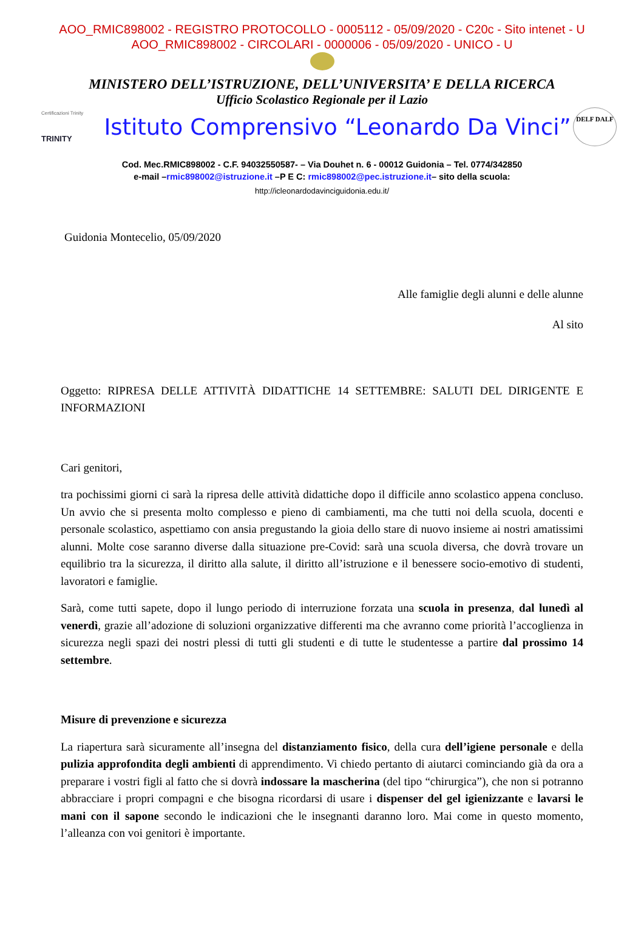AOO_RMIC898002 - REGISTRO PROTOCOLLO - 0005112 - 05/09/2020 - C20c - Sito intenet - U
AOO_RMIC898002 - CIRCOLARI - 0000006 - 05/09/2020 - UNICO - U
MINISTERO DELL’ISTRUZIONE, DELL’UNIVERSITA’ E DELLA RICERCA
Ufficio Scolastico Regionale per il Lazio
Certificazioni Trinity
TRINITY
Istituto Comprensivo “Leonardo Da Vinci”
DELF DALF
Cod. Mec.RMIC898002 - C.F. 94032550587- – Via Douhet n. 6 - 00012 Guidonia – Tel. 0774/342850
e-mail –rmic898002@istruzione.it –P E C: rmic898002@pec.istruzione.it– sito della scuola:
http://icleonardodavinciguidonia.edu.it/
Guidonia Montecelio, 05/09/2020
Alle famiglie degli alunni e delle alunne
Al sito
Oggetto: RIPRESA DELLE ATTIVITÀ DIDATTICHE 14 SETTEMBRE: SALUTI DEL DIRIGENTE E INFORMAZIONI
Cari genitori,
tra pochissimi giorni ci sarà la ripresa delle attività didattiche dopo il difficile anno scolastico appena concluso. Un avvio che si presenta molto complesso e pieno di cambiamenti, ma che tutti noi della scuola, docenti e personale scolastico, aspettiamo con ansia pregustando la gioia dello stare di nuovo insieme ai nostri amatissimi alunni. Molte cose saranno diverse dalla situazione pre-Covid: sarà una scuola diversa, che dovrà trovare un equilibrio tra la sicurezza, il diritto alla salute, il diritto all’istruzione e il benessere socio-emotivo di studenti, lavoratori e famiglie.
Sarà, come tutti sapete, dopo il lungo periodo di interruzione forzata una scuola in presenza, dal lunedì al venerdì, grazie all’adozione di soluzioni organizzative differenti ma che avranno come priorità l’accoglienza in sicurezza negli spazi dei nostri plessi di tutti gli studenti e di tutte le studentesse a partire dal prossimo 14 settembre.
Misure di prevenzione e sicurezza
La riapertura sarà sicuramente all’insegna del distanziamento fisico, della cura dell’igiene personale e della pulizia approfondita degli ambienti di apprendimento. Vi chiedo pertanto di aiutarci cominciando già da ora a preparare i vostri figli al fatto che si dovrà indossare la mascherina (del tipo “chirurgica”), che non si potranno abbracciare i propri compagni e che bisogna ricordarsi di usare i dispenser del gel igienizzante e lavarsi le mani con il sapone secondo le indicazioni che le insegnanti daranno loro. Mai come in questo momento, l’alleanza con voi genitori è importante.